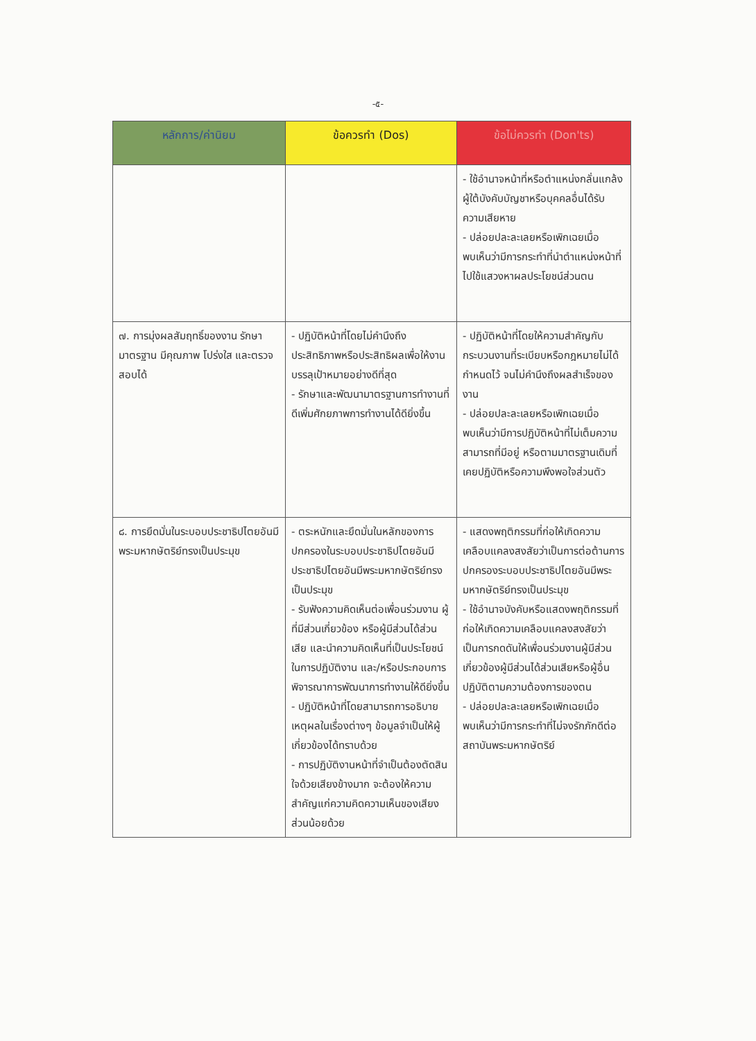-๕-
| หลักการ/ค่านิยม | ข้อควรทำ (Dos) | ข้อไม่ควรทำ (Don'ts) |
| --- | --- | --- |
| | | - ใช้อำนาจหน้าที่หรือตำแหน่งกลั่นแกล้งผู้ใต้บังคับบัญชาหรือบุคคลอื่นได้รับความเสียหาย - ปล่อยปละละเลยหรือเพิกเฉยเมื่อพบเห็นว่ามีการกระทำที่นำตำแหน่งหน้าที่ไปใช้แสวงหาผลประโยชน์ส่วนตน |
| ๗. การมุ่งผลสัมฤทธิ์ของงาน รักษามาตรฐาน มีคุณภาพ โปร่งใส และตรวจสอบได้ | - ปฏิบัติหน้าที่โดยไม่คำนึงถึงประสิทธิภาพหรือประสิทธิผลเพื่อให้งานบรรลุเป้าหมายอย่างดีที่สุด - รักษาและพัฒนามาตรฐานการทำงานที่ดีเพิ่มศักยภาพการทำงานได้ดียิ่งขึ้น | - ปฏิบัติหน้าที่โดยให้ความสำคัญกับกระบวนงานที่ระเบียบหรือกฎหมายไม่ได้กำหนดไว้ จนไม่คำนึงถึงผลสำเร็จของงาน - ปล่อยปละละเลยหรือเพิกเฉยเมื่อพบเห็นว่ามีการปฏิบัติหน้าที่ไม่เต็มความสามารถที่มีอยู่ หรือตามมาตรฐานเดิมที่เคยปฏิบัติหรือความพึงพอใจส่วนตัว |
| ๘. การยึดมั่นในระบอบประชาธิปไตยอันมีพระมหากษัตริย์ทรงเป็นประมุข | - ตระหนักและยึดมั่นในหลักของการปกครองในระบอบประชาธิปไตยอันมีประชาธิปไตยอันมีพระมหากษัตริย์ทรงเป็นประมุข - รับฟังความคิดเห็นต่อเพื่อนร่วมงาน ผู้ที่มีส่วนเกี่ยวข้อง หรือผู้มีส่วนได้ส่วนเสีย และนำความคิดเห็นที่เป็นประโยชน์ในการปฏิบัติงาน และ/หรือประกอบการพิจารณาการพัฒนาการทำงานให้ดียิ่งขึ้น - ปฏิบัติหน้าที่โดยสามารถการอธิบายเหตุผลในเรื่องต่างๆ ข้อมูลจำเป็นให้ผู้เกี่ยวข้องได้ทราบด้วย - การปฏิบัติงานหน้าที่จำเป็นต้องตัดสินใจด้วยเสียงข้างมาก จะต้องให้ความสำคัญแก่ความคิดความเห็นของเสียงส่วนน้อยด้วย | - แสดงพฤติกรรมที่ก่อให้เกิดความเคลือบแคลงสงสัยว่าเป็นการต่อต้านการปกครองระบอบประชาธิปไตยอันมีพระมหากษัตริย์ทรงเป็นประมุข - ใช้อำนาจบังคับหรือแสดงพฤติกรรมที่ก่อให้เกิดความเคลือบแคลงสงสัยว่าเป็นการกดดันให้เพื่อนร่วมงานผู้มีส่วนเกี่ยวข้องผู้มีส่วนได้ส่วนเสียหรือผู้อื่นปฏิบัติตามความต้องการของตน - ปล่อยปละละเลยหรือเพิกเฉยเมื่อพบเห็นว่ามีการกระทำที่ไม่จงรักภักดีต่อสถาบันพระมหากษัตริย์ |